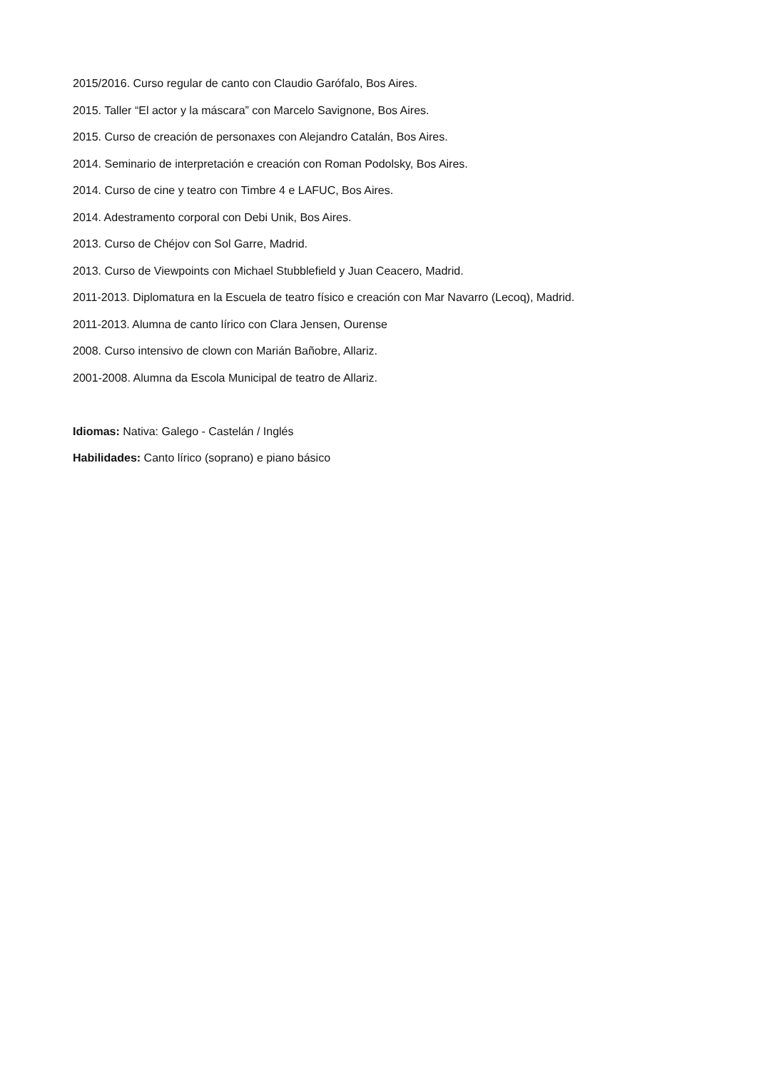2015/2016. Curso regular de canto con Claudio Garófalo, Bos Aires.
2015. Taller “El actor y la máscara” con Marcelo Savignone, Bos Aires.
2015. Curso de creación de personaxes con Alejandro Catalán, Bos Aires.
2014. Seminario de interpretación e creación con Roman Podolsky, Bos Aires.
2014. Curso de cine y teatro con Timbre 4 e LAFUC, Bos Aires.
2014. Adestramento corporal con Debi Unik, Bos Aires.
2013. Curso de Chéjov con Sol Garre, Madrid.
2013. Curso de Viewpoints con Michael Stubblefield y Juan Ceacero, Madrid.
2011-2013. Diplomatura en la Escuela de teatro físico e creación con Mar Navarro (Lecoq), Madrid.
2011-2013. Alumna de canto lírico con Clara Jensen, Ourense
2008. Curso intensivo de clown con Marián Bañobre, Allariz.
2001-2008. Alumna da Escola Municipal de teatro de Allariz.
Idiomas: Nativa: Galego - Castelán / Inglés
Habilidades: Canto lírico (soprano) e piano básico